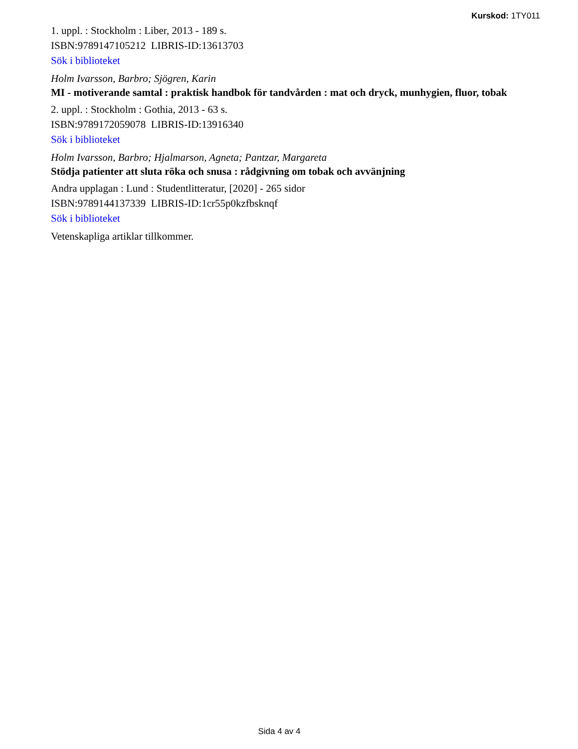Kurskod: 1TY011
1. uppl. : Stockholm : Liber, 2013 - 189 s.
ISBN:9789147105212 LIBRIS-ID:13613703
Sök i biblioteket
Holm Ivarsson, Barbro; Sjögren, Karin
MI - motiverande samtal : praktisk handbok för tandvården : mat och dryck, munhygien, fluor, tobak
2. uppl. : Stockholm : Gothia, 2013 - 63 s.
ISBN:9789172059078 LIBRIS-ID:13916340
Sök i biblioteket
Holm Ivarsson, Barbro; Hjalmarson, Agneta; Pantzar, Margareta
Stödja patienter att sluta röka och snusa : rådgivning om tobak och avvänjning
Andra upplagan : Lund : Studentlitteratur, [2020] - 265 sidor
ISBN:9789144137339 LIBRIS-ID:1cr55p0kzfbsknqf
Sök i biblioteket
Vetenskapliga artiklar tillkommer.
Sida 4 av 4